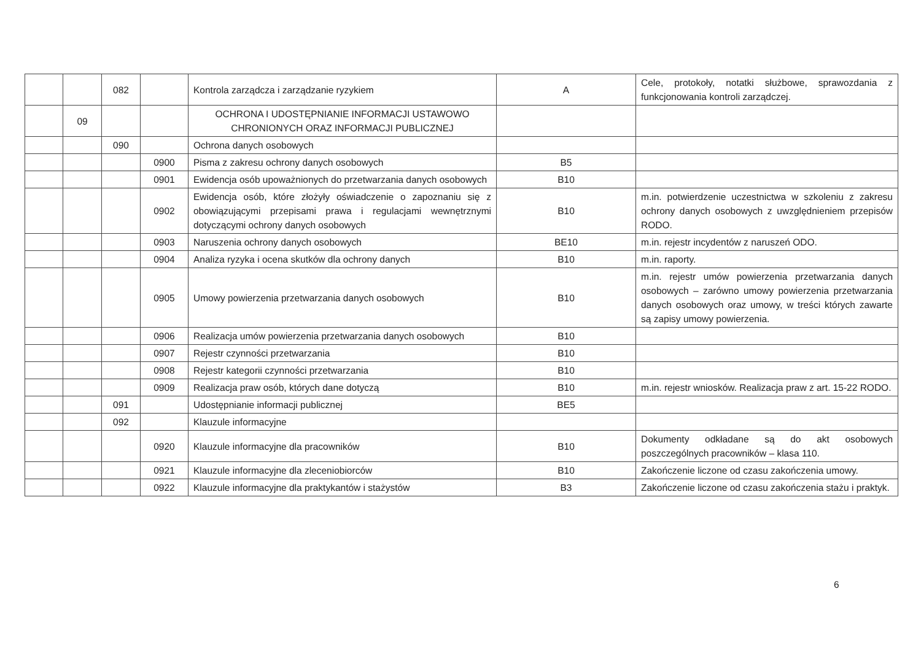| | | 082 | | Kontrola zarządcza i zarządzanie ryzykiem | A | Cele, protokoły, notatki służbowe, sprawozdania z funkcjonowania kontroli zarządczej. |
| | 09 | | | OCHRONA I UDOSTĘPNIANIE INFORMACJI USTAWOWO CHRONIONYCH ORAZ INFORMACJI PUBLICZNEJ | | |
| | | 090 | | Ochrona danych osobowych | | |
| | | | 0900 | Pisma z zakresu ochrony danych osobowych | B5 | |
| | | | 0901 | Ewidencja osób upoważnionych do przetwarzania danych osobowych | B10 | |
| | | | 0902 | Ewidencja osób, które złożyły oświadczenie o zapoznaniu się z obowiązującymi przepisami prawa i regulacjami wewnętrznymi dotyczącymi ochrony danych osobowych | B10 | m.in. potwierdzenie uczestnictwa w szkoleniu z zakresu ochrony danych osobowych z uwzględnieniem przepisów RODO. |
| | | | 0903 | Naruszenia ochrony danych osobowych | BE10 | m.in. rejestr incydentów z naruszeń ODO. |
| | | | 0904 | Analiza ryzyka i ocena skutków dla ochrony danych | B10 | m.in. raporty. |
| | | | 0905 | Umowy powierzenia przetwarzania danych osobowych | B10 | m.in. rejestr umów powierzenia przetwarzania danych osobowych – zarówno umowy powierzenia przetwarzania danych osobowych oraz umowy, w treści których zawarte są zapisy umowy powierzenia. |
| | | | 0906 | Realizacja umów powierzenia przetwarzania danych osobowych | B10 | |
| | | | 0907 | Rejestr czynności przetwarzania | B10 | |
| | | | 0908 | Rejestr kategorii czynności przetwarzania | B10 | |
| | | | 0909 | Realizacja praw osób, których dane dotyczą | B10 | m.in. rejestr wniosków. Realizacja praw z art. 15-22 RODO. |
| | | 091 | | Udostępnianie informacji publicznej | BE5 | |
| | | 092 | | Klauzule informacyjne | | |
| | | | 0920 | Klauzule informacyjne dla pracowników | B10 | Dokumenty odkładane są do akt osobowych poszczególnych pracowników – klasa 110. |
| | | | 0921 | Klauzule informacyjne dla zleceniobiorców | B10 | Zakończenie liczone od czasu zakończenia umowy. |
| | | | 0922 | Klauzule informacyjne dla praktykantów i stażystów | B3 | Zakończenie liczone od czasu zakończenia stażu i praktyk. |
6